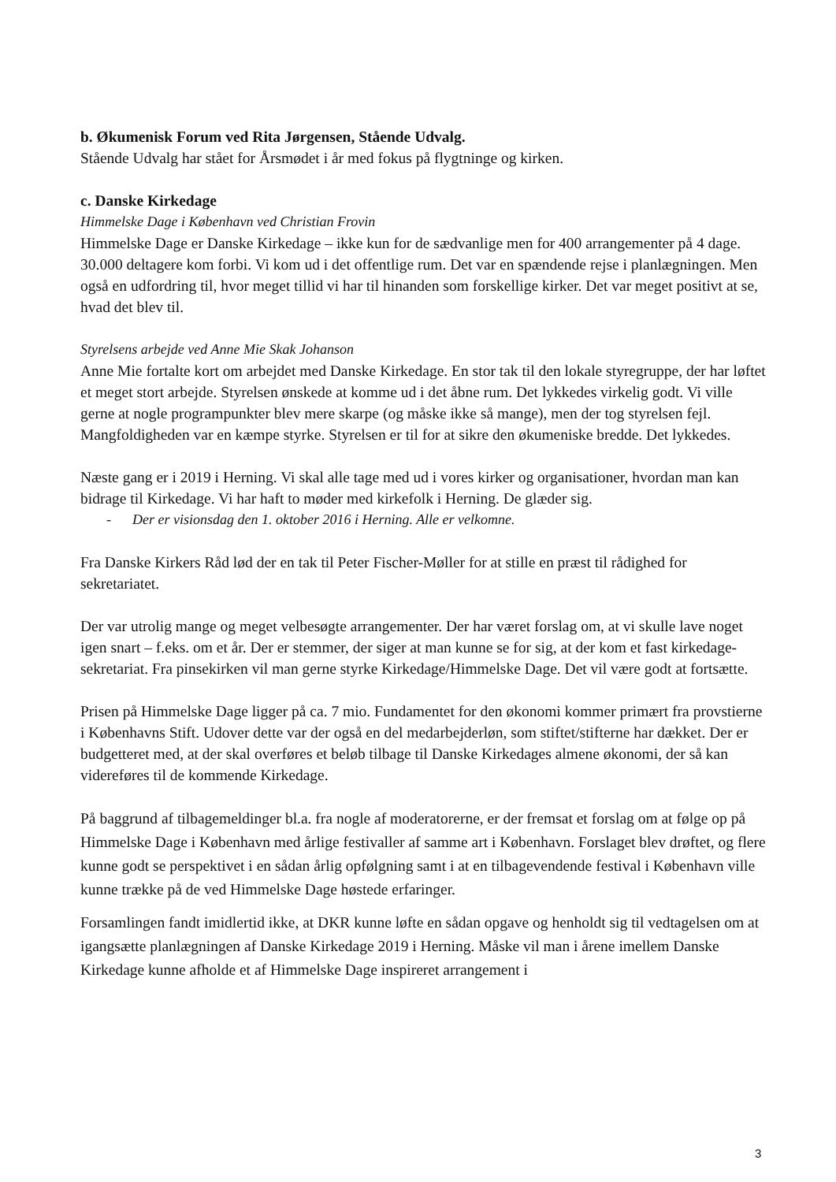b. Økumenisk Forum ved Rita Jørgensen, Stående Udvalg.
Stående Udvalg har stået for Årsmødet i år med fokus på flygtninge og kirken.
c. Danske Kirkedage
Himmelske Dage i København ved Christian Frovin
Himmelske Dage er Danske Kirkedage – ikke kun for de sædvanlige men for 400 arrangementer på 4 dage. 30.000 deltagere kom forbi. Vi kom ud i det offentlige rum. Det var en spændende rejse i planlægningen. Men også en udfordring til, hvor meget tillid vi har til hinanden som forskellige kirker. Det var meget positivt at se, hvad det blev til.
Styrelsens arbejde ved Anne Mie Skak Johanson
Anne Mie fortalte kort om arbejdet med Danske Kirkedage. En stor tak til den lokale styregruppe, der har løftet et meget stort arbejde. Styrelsen ønskede at komme ud i det åbne rum. Det lykkedes virkelig godt. Vi ville gerne at nogle programpunkter blev mere skarpe (og måske ikke så mange), men der tog styrelsen fejl. Mangfoldigheden var en kæmpe styrke. Styrelsen er til for at sikre den økumeniske bredde. Det lykkedes.
Næste gang er i 2019 i Herning. Vi skal alle tage med ud i vores kirker og organisationer, hvordan man kan bidrage til Kirkedage. Vi har haft to møder med kirkefolk i Herning. De glæder sig.
- Der er visionsdag den 1. oktober 2016 i Herning. Alle er velkomne.
Fra Danske Kirkers Råd lød der en tak til Peter Fischer-Møller for at stille en præst til rådighed for sekretariatet.
Der var utrolig mange og meget velbesøgte arrangementer. Der har været forslag om, at vi skulle lave noget igen snart – f.eks. om et år. Der er stemmer, der siger at man kunne se for sig, at der kom et fast kirkedage-sekretariat. Fra pinsekirken vil man gerne styrke Kirkedage/Himmelske Dage. Det vil være godt at fortsætte.
Prisen på Himmelske Dage ligger på ca. 7 mio. Fundamentet for den økonomi kommer primært fra provstierne i Københavns Stift. Udover dette var der også en del medarbejderløn, som stiftet/stifterne har dækket. Der er budgetteret med, at der skal overføres et beløb tilbage til Danske Kirkedages almene økonomi, der så kan videreføres til de kommende Kirkedage.
På baggrund af tilbagemeldinger bl.a. fra nogle af moderatorerne, er der fremsat et forslag om at følge op på Himmelske Dage i København med årlige festivaller af samme art i København. Forslaget blev drøftet, og flere kunne godt se perspektivet i en sådan årlig opfølgning samt i at en tilbagevendende festival i København ville kunne trække på de ved Himmelske Dage høstede erfaringer.
Forsamlingen fandt imidlertid ikke, at DKR kunne løfte en sådan opgave og henholdt sig til vedtagelsen om at igangsætte planlægningen af Danske Kirkedage 2019 i Herning. Måske vil man i årene imellem Danske Kirkedage kunne afholde et af Himmelske Dage inspireret arrangement i
3